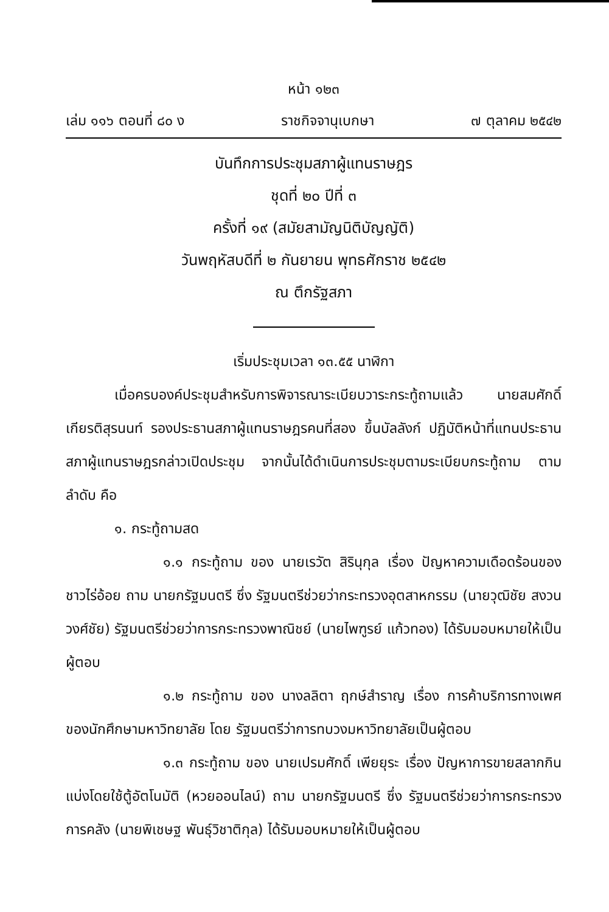หน้า ๑๒๓
เล่ม ๑๑๖ ตอนที่ ๘๐ ง ราชกิจจานุเบกษา ๗ ตุลาคม ๒๕๔๒
บันทึกการประชุมสภาผู้แทนราษฎร
ชุดที่ ๒๐ ปีที่ ๓
ครั้งที่ ๑๙ (สมัยสามัญนิติบัญญัติ)
วันพฤหัสบดีที่ ๒ กันยายน พุทธศักราช ๒๕๔๒
ณ ตึกรัฐสภา
เริ่มประชุมเวลา ๑๓.๕๕ นาฬิกา
เมื่อครบองค์ประชุมสำหรับการพิจารณาระเบียบวาระกระทู้ถามแล้ว นายสมศักดิ์ เกียรติสุรนนท์ รองประธานสภาผู้แทนราษฎรคนที่สอง ขึ้นบัลลังก์ ปฏิบัติหน้าที่แทนประธานสภาผู้แทนราษฎรกล่าวเปิดประชุม จากนั้นได้ดำเนินการประชุมตามระเบียบกระทู้ถาม ตามลำดับ คือ
๑. กระทู้ถามสด
๑.๑ กระทู้ถาม ของ นายเรวัต สิรินุกุล เรื่อง ปัญหาความเดือดร้อนของชาวไร่อ้อย ถาม นายกรัฐมนตรี ซึ่ง รัฐมนตรีช่วยว่ากระทรวงอุตสาหกรรม (นายวุฒิชัย สงวนวงศ์ชัย) รัฐมนตรีช่วยว่าการกระทรวงพาณิชย์ (นายไพฑูรย์ แก้วทอง) ได้รับมอบหมายให้เป็นผู้ตอบ
๑.๒ กระทู้ถาม ของ นางลลิตา ฤกษ์สำราญ เรื่อง การค้าบริการทางเพศของนักศึกษามหาวิทยาลัย โดย รัฐมนตรีว่าการทบวงมหาวิทยาลัยเป็นผู้ตอบ
๑.๓ กระทู้ถาม ของ นายเปรมศักดิ์ เพียยุระ เรื่อง ปัญหาการขายสลากกินแบ่งโดยใช้ตู้อัตโนมัติ (หวยออนไลน์) ถาม นายกรัฐมนตรี ซึ่ง รัฐมนตรีช่วยว่าการกระทรวงการคลัง (นายพิเชษฐ พันธุ์วิชาติกุล) ได้รับมอบหมายให้เป็นผู้ตอบ